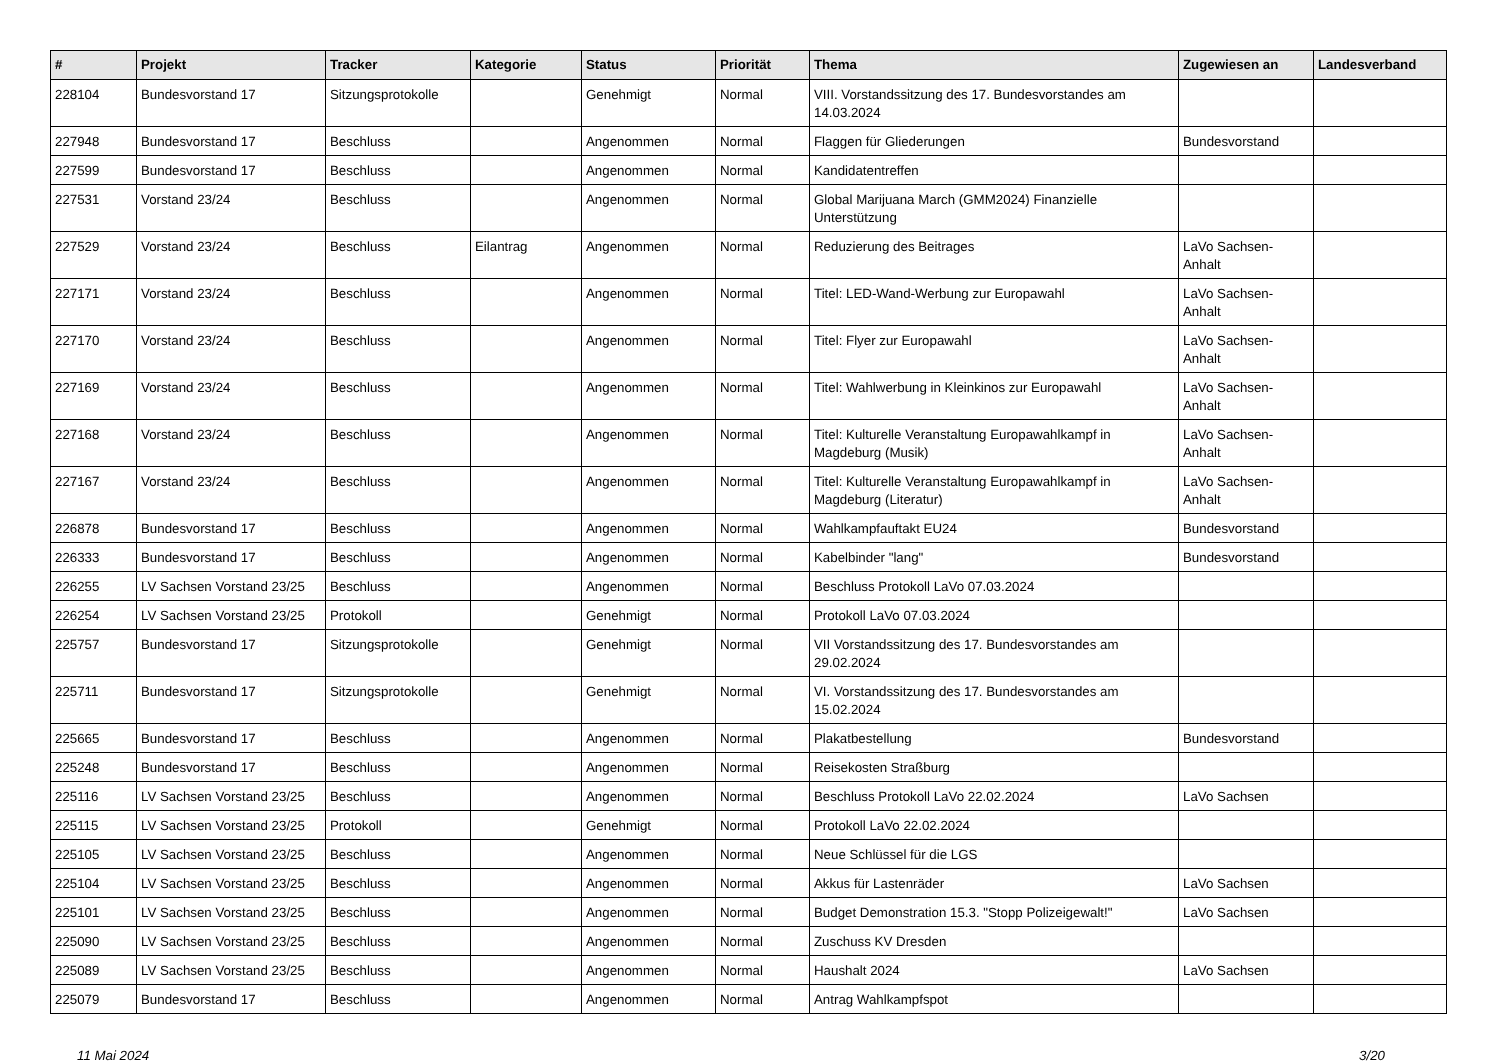| # | Projekt | Tracker | Kategorie | Status | Priorität | Thema | Zugewiesen an | Landesverband |
| --- | --- | --- | --- | --- | --- | --- | --- | --- |
| 228104 | Bundesvorstand 17 | Sitzungsprotokolle | | Genehmigt | Normal | VIII. Vorstandssitzung des 17. Bundesvorstandes am 14.03.2024 | | |
| 227948 | Bundesvorstand 17 | Beschluss | | Angenommen | Normal | Flaggen für Gliederungen | Bundesvorstand | |
| 227599 | Bundesvorstand 17 | Beschluss | | Angenommen | Normal | Kandidatentreffen | | |
| 227531 | Vorstand 23/24 | Beschluss | | Angenommen | Normal | Global Marijuana March (GMM2024) Finanzielle Unterstützung | | |
| 227529 | Vorstand 23/24 | Beschluss | Eilantrag | Angenommen | Normal | Reduzierung des Beitrages | LaVo Sachsen-Anhalt | |
| 227171 | Vorstand 23/24 | Beschluss | | Angenommen | Normal | Titel: LED-Wand-Werbung zur Europawahl | LaVo Sachsen-Anhalt | |
| 227170 | Vorstand 23/24 | Beschluss | | Angenommen | Normal | Titel: Flyer zur Europawahl | LaVo Sachsen-Anhalt | |
| 227169 | Vorstand 23/24 | Beschluss | | Angenommen | Normal | Titel: Wahlwerbung in Kleinkinos zur Europawahl | LaVo Sachsen-Anhalt | |
| 227168 | Vorstand 23/24 | Beschluss | | Angenommen | Normal | Titel: Kulturelle Veranstaltung Europawahlkampf in Magdeburg (Musik) | LaVo Sachsen-Anhalt | |
| 227167 | Vorstand 23/24 | Beschluss | | Angenommen | Normal | Titel: Kulturelle Veranstaltung Europawahlkampf in Magdeburg (Literatur) | LaVo Sachsen-Anhalt | |
| 226878 | Bundesvorstand 17 | Beschluss | | Angenommen | Normal | Wahlkampfauftakt EU24 | Bundesvorstand | |
| 226333 | Bundesvorstand 17 | Beschluss | | Angenommen | Normal | Kabelbinder "lang" | Bundesvorstand | |
| 226255 | LV Sachsen Vorstand 23/25 | Beschluss | | Angenommen | Normal | Beschluss Protokoll LaVo 07.03.2024 | | |
| 226254 | LV Sachsen Vorstand 23/25 | Protokoll | | Genehmigt | Normal | Protokoll LaVo 07.03.2024 | | |
| 225757 | Bundesvorstand 17 | Sitzungsprotokolle | | Genehmigt | Normal | VII Vorstandssitzung des 17. Bundesvorstandes am 29.02.2024 | | |
| 225711 | Bundesvorstand 17 | Sitzungsprotokolle | | Genehmigt | Normal | VI. Vorstandssitzung des 17. Bundesvorstandes am 15.02.2024 | | |
| 225665 | Bundesvorstand 17 | Beschluss | | Angenommen | Normal | Plakatbestellung | Bundesvorstand | |
| 225248 | Bundesvorstand 17 | Beschluss | | Angenommen | Normal | Reisekosten Straßburg | | |
| 225116 | LV Sachsen Vorstand 23/25 | Beschluss | | Angenommen | Normal | Beschluss Protokoll LaVo 22.02.2024 | LaVo Sachsen | |
| 225115 | LV Sachsen Vorstand 23/25 | Protokoll | | Genehmigt | Normal | Protokoll LaVo 22.02.2024 | | |
| 225105 | LV Sachsen Vorstand 23/25 | Beschluss | | Angenommen | Normal | Neue Schlüssel für die LGS | | |
| 225104 | LV Sachsen Vorstand 23/25 | Beschluss | | Angenommen | Normal | Akkus für Lastenräder | LaVo Sachsen | |
| 225101 | LV Sachsen Vorstand 23/25 | Beschluss | | Angenommen | Normal | Budget Demonstration 15.3. "Stopp Polizeigewalt!" | LaVo Sachsen | |
| 225090 | LV Sachsen Vorstand 23/25 | Beschluss | | Angenommen | Normal | Zuschuss KV Dresden | | |
| 225089 | LV Sachsen Vorstand 23/25 | Beschluss | | Angenommen | Normal | Haushalt 2024 | LaVo Sachsen | |
| 225079 | Bundesvorstand 17 | Beschluss | | Angenommen | Normal | Antrag Wahlkampfspot | | |
11 Mai 2024 3/20